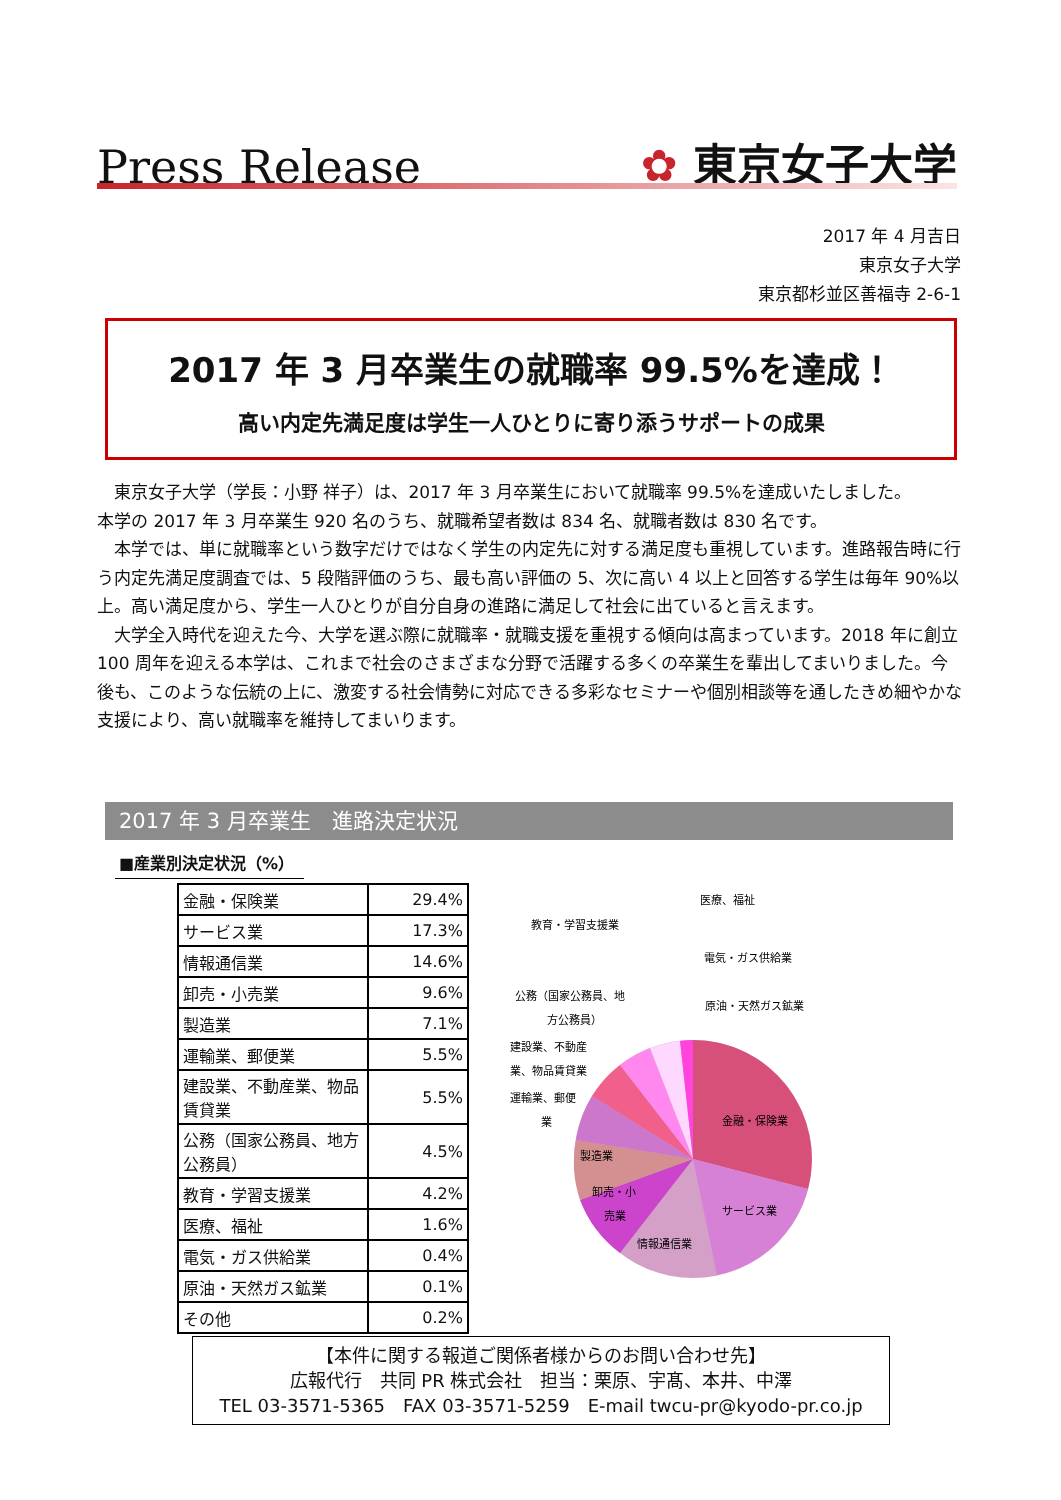Press Release
✿ 東京女子大学
2017 年 4 月吉日
東京女子大学
東京都杉並区善福寺 2-6-1
2017 年 3 月卒業生の就職率 99.5%を達成！
高い内定先満足度は学生一人ひとりに寄り添うサポートの成果
東京女子大学（学長：小野 祥子）は、2017 年 3 月卒業生において就職率 99.5%を達成いたしました。
本学の 2017 年 3 月卒業生 920 名のうち、就職希望者数は 834 名、就職者数は 830 名です。
本学では、単に就職率という数字だけではなく学生の内定先に対する満足度も重視しています。進路報告時に行う内定先満足度調査では、5 段階評価のうち、最も高い評価の 5、次に高い 4 以上と回答する学生は毎年 90%以上。高い満足度から、学生一人ひとりが自分自身の進路に満足して社会に出ていると言えます。
大学全入時代を迎えた今、大学を選ぶ際に就職率・就職支援を重視する傾向は高まっています。2018 年に創立 100 周年を迎える本学は、これまで社会のさまざまな分野で活躍する多くの卒業生を輩出してまいりました。今後も、このような伝統の上に、激変する社会情勢に対応できる多彩なセミナーや個別相談等を通したきめ細やかな支援により、高い就職率を維持してまいります。
2017 年 3 月卒業生　進路決定状況
■産業別決定状況（%）
| 金融・保険業 | 29.4% |
| サービス業 | 17.3% |
| 情報通信業 | 14.6% |
| 卸売・小売業 | 9.6% |
| 製造業 | 7.1% |
| 運輸業、郵便業 | 5.5% |
| 建設業、不動産業、物品賃貸業 | 5.5% |
| 公務（国家公務員、地方公務員） | 4.5% |
| 教育・学習支援業 | 4.2% |
| 医療、福祉 | 1.6% |
| 電気・ガス供給業 | 0.4% |
| 原油・天然ガス鉱業 | 0.1% |
| その他 | 0.2% |
金融・保険業
サービス業
情報通信業
卸売・小
売業
製造業
医療、福祉
教育・学習支援業
電気・ガス供給業
公務（国家公務員、地
方公務員）
原油・天然ガス鉱業
建設業、不動産
業、物品賃貸業
運輸業、郵便
業
【本件に関する報道ご関係者様からのお問い合わせ先】
広報代行　共同 PR 株式会社　担当：栗原、宇髙、本井、中澤
TEL 03-3571-5365　FAX 03-3571-5259　E-mail twcu-pr@kyodo-pr.co.jp